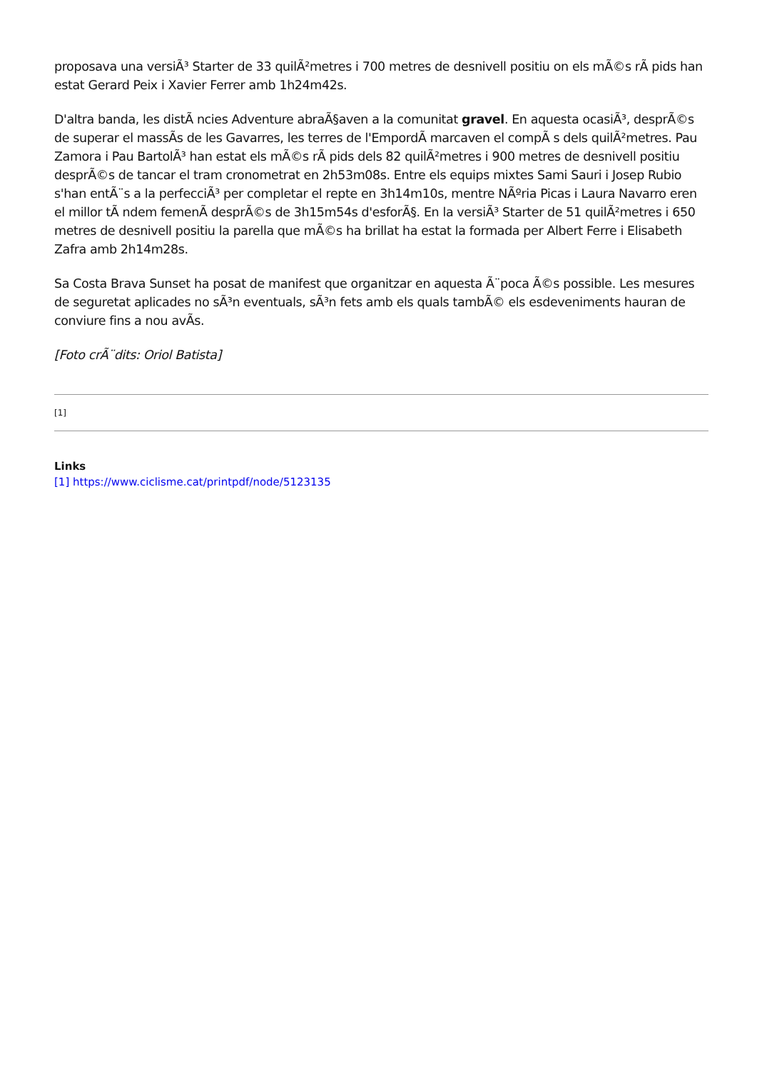proposava una versiÃ³ Starter de 33 quilÃ²metres i 700 metres de desnivell positiu on els mÃ©s rÃ pids han estat Gerard Peix i Xavier Ferrer amb 1h24m42s.
D'altra banda, les distÃ ncies Adventure abraÃ§aven a la comunitat gravel. En aquesta ocasiÃ³, desprÃ©s de superar el massÃs de les Gavarres, les terres de l'EmpordÃ marcaven el compÃ s dels quilÃ²metres. Pau Zamora i Pau BartolÃ³ han estat els mÃ©s rÃ pids dels 82 quilÃ²metres i 900 metres de desnivell positiu desprÃ©s de tancar el tram cronometrat en 2h53m08s. Entre els equips mixtes Sami Sauri i Josep Rubio s'han entÃ¨s a la perfecciÃ³ per completar el repte en 3h14m10s, mentre NÃºria Picas i Laura Navarro eren el millor tÃ ndem femenÃ desprÃ©s de 3h15m54s d'esforÃ§. En la versiÃ³ Starter de 51 quilÃ²metres i 650 metres de desnivell positiu la parella que mÃ©s ha brillat ha estat la formada per Albert Ferre i Elisabeth Zafra amb 2h14m28s.
Sa Costa Brava Sunset ha posat de manifest que organitzar en aquesta Ã¨poca Ã©s possible. Les mesures de seguretat aplicades no sÃ³n eventuals, sÃ³n fets amb els quals tambÃ© els esdeveniments hauran de conviure fins a nou avÃs.
[Foto crÃ¨dits: Oriol Batista]
[1]
Links
[1] https://www.ciclisme.cat/printpdf/node/5123135